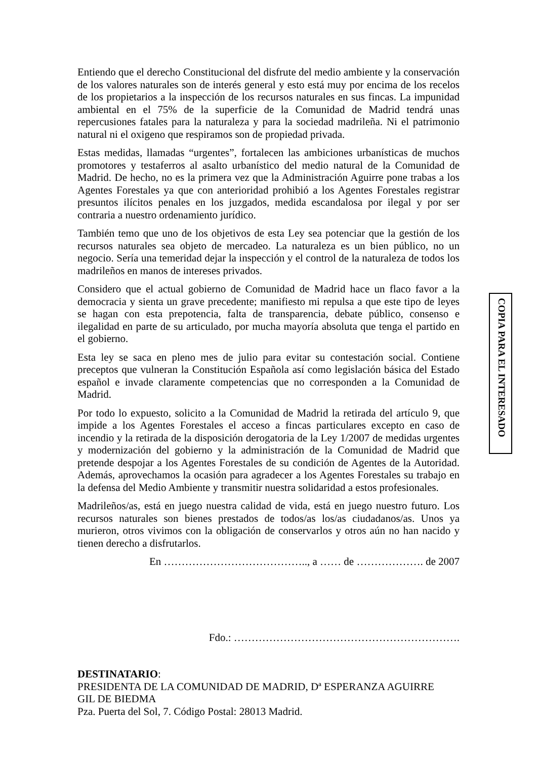Entiendo que el derecho Constitucional del disfrute del medio ambiente y la conservación de los valores naturales son de interés general y esto está muy por encima de los recelos de los propietarios a la inspección de los recursos naturales en sus fincas. La impunidad ambiental en el 75% de la superficie de la Comunidad de Madrid tendrá unas repercusiones fatales para la naturaleza y para la sociedad madrileña. Ni el patrimonio natural ni el oxigeno que respiramos son de propiedad privada.
Estas medidas, llamadas “urgentes”, fortalecen las ambiciones urbanísticas de muchos promotores y testaferros al asalto urbanístico del medio natural de la Comunidad de Madrid. De hecho, no es la primera vez que la Administración Aguirre pone trabas a los Agentes Forestales ya que con anterioridad prohibió a los Agentes Forestales registrar presuntos ilícitos penales en los juzgados, medida escandalosa por ilegal y por ser contraria a nuestro ordenamiento jurídico.
También temo que uno de los objetivos de esta Ley sea potenciar que la gestión de los recursos naturales sea objeto de mercadeo. La naturaleza es un bien público, no un negocio. Sería una temeridad dejar la inspección y el control de la naturaleza de todos los madrileños en manos de intereses privados.
Considero que el actual gobierno de Comunidad de Madrid hace un flaco favor a la democracia y sienta un grave precedente; manifiesto mi repulsa a que este tipo de leyes se hagan con esta prepotencia, falta de transparencia, debate público, consenso e ilegalidad en parte de su articulado, por mucha mayoría absoluta que tenga el partido en el gobierno.
Esta ley se saca en pleno mes de julio para evitar su contestación social. Contiene preceptos que vulneran la Constitución Española así como legislación básica del Estado español e invade claramente competencias que no corresponden a la Comunidad de Madrid.
Por todo lo expuesto, solicito a la Comunidad de Madrid la retirada del artículo 9, que impide a los Agentes Forestales el acceso a fincas particulares excepto en caso de incendio y la retirada de la disposición derogatoria de la Ley 1/2007 de medidas urgentes y modernización del gobierno y la administración de la Comunidad de Madrid que pretende despojar a los Agentes Forestales de su condición de Agentes de la Autoridad. Además, aprovechamos la ocasión para agradecer a los Agentes Forestales su trabajo en la defensa del Medio Ambiente y transmitir nuestra solidaridad a estos profesionales.
Madrileños/as, está en juego nuestra calidad de vida, está en juego nuestro futuro. Los recursos naturales son bienes prestados de todos/as los/as ciudadanos/as. Unos ya murieron, otros vivimos con la obligación de conservarlos y otros aún no han nacido y tienen derecho a disfrutarlos.
En ………………………………….., a …… de ………………. de 2007
Fdo.: ……………………………………………………….
DESTINATARIO:
PRESIDENTA DE LA COMUNIDAD DE MADRID, Dª ESPERANZA AGUIRRE
GIL DE BIEDMA
Pza. Puerta del Sol, 7. Código Postal: 28013 Madrid.
COPIA PARA EL INTERESADO